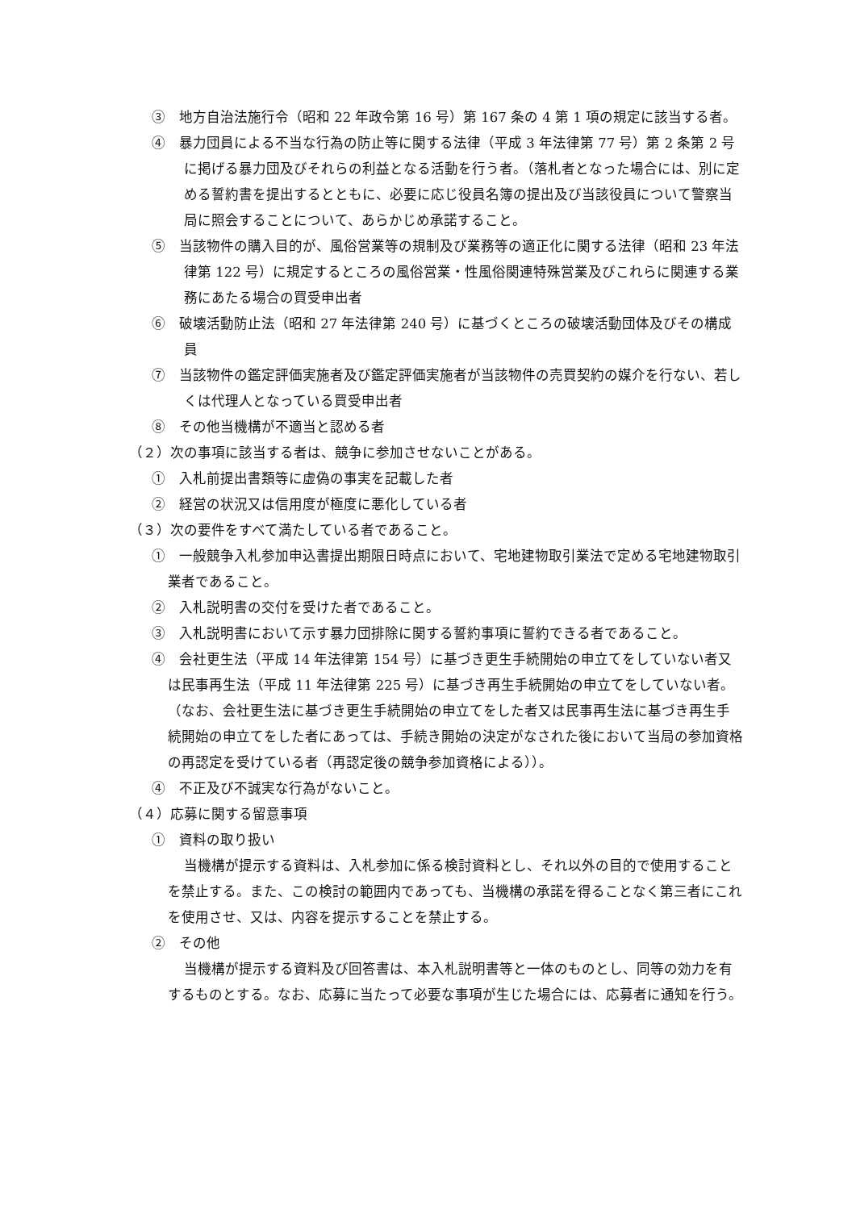③　地方自治法施行令（昭和 22 年政令第 16 号）第 167 条の 4 第 1 項の規定に該当する者。
④　暴力団員による不当な行為の防止等に関する法律（平成 3 年法律第 77 号）第 2 条第 2 号に掲げる暴力団及びそれらの利益となる活動を行う者。（落札者となった場合には、別に定める誓約書を提出するとともに、必要に応じ役員名簿の提出及び当該役員について警察当局に照会することについて、あらかじめ承諾すること。
⑤　当該物件の購入目的が、風俗営業等の規制及び業務等の適正化に関する法律（昭和 23 年法律第 122 号）に規定するところの風俗営業・性風俗関連特殊営業及びこれらに関連する業務にあたる場合の買受申出者
⑥　破壊活動防止法（昭和 27 年法律第 240 号）に基づくところの破壊活動団体及びその構成員
⑦　当該物件の鑑定評価実施者及び鑑定評価実施者が当該物件の売買契約の媒介を行ない、若しくは代理人となっている買受申出者
⑧　その他当機構が不適当と認める者
（２）次の事項に該当する者は、競争に参加させないことがある。
①　入札前提出書類等に虚偽の事実を記載した者
②　経営の状況又は信用度が極度に悪化している者
（３）次の要件をすべて満たしている者であること。
①　一般競争入札参加申込書提出期限日時点において、宅地建物取引業法で定める宅地建物取引業者であること。
②　入札説明書の交付を受けた者であること。
③　入札説明書において示す暴力団排除に関する誓約事項に誓約できる者であること。
④　会社更生法（平成 14 年法律第 154 号）に基づき更生手続開始の申立てをしていない者又は民事再生法（平成 11 年法律第 225 号）に基づき再生手続開始の申立てをしていない者。（なお、会社更生法に基づき更生手続開始の申立てをした者又は民事再生法に基づき再生手続開始の申立てをした者にあっては、手続き開始の決定がなされた後において当局の参加資格の再認定を受けている者（再認定後の競争参加資格による））。
④　不正及び不誠実な行為がないこと。
（４）応募に関する留意事項
①　資料の取り扱い
当機構が提示する資料は、入札参加に係る検討資料とし、それ以外の目的で使用することを禁止する。また、この検討の範囲内であっても、当機構の承諾を得ることなく第三者にこれを使用させ、又は、内容を提示することを禁止する。
②　その他
当機構が提示する資料及び回答書は、本入札説明書等と一体のものとし、同等の効力を有するものとする。なお、応募に当たって必要な事項が生じた場合には、応募者に通知を行う。